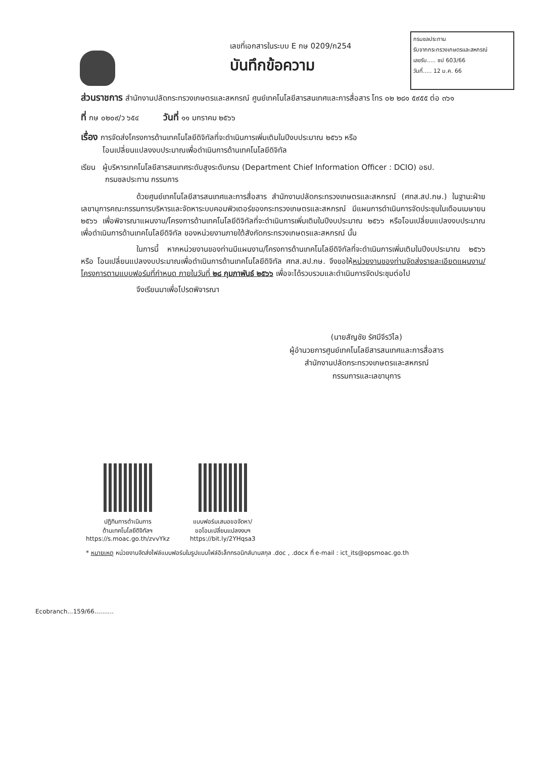กรมชลประทาน
รับจากกระทรวงเกษตรและสหกรณ์
เลขรับ..... ชป 603/66
วันที่..... 12 ม.ค. 66
เลขที่เอกสารในระบบ E กษ 0209/ก254
บันทึกข้อความ
ส่วนราชการ สำนักงานปลัดกระทรวงเกษตรและสหกรณ์ ศูนย์เทคโนโลยีสารสนเทศและการสื่อสาร โทร ๐๒ ๒๘๑ ๕๙๕๕ ต่อ ๓๖๑
ที่ กษ ๐๒๐๙/ว ๖๕๔ วันที่ ๑๑ มกราคม ๒๕๖๖
เรื่อง การจัดส่งโครงการด้านเทคโนโลยีดิจิทัลที่จะดำเนินการเพิ่มเติมในปีงบประมาณ ๒๕๖๖ หรือ
โอนเปลี่ยนแปลงงบประมาณเพื่อดำเนินการด้านเทคโนโลยีดิจิทัล
เรียน ผู้บริหารเทคโนโลยีสารสนเทศระดับสูงระดับกรม (Department Chief Information Officer : DCIO) อธป.
กรมชลประทาน กรรมการ
ด้วยศูนย์เทคโนโลยีสารสนเทศและการสื่อสาร สำนักงานปลัดกระทรวงเกษตรและสหกรณ์ (ศทส.สป.กษ.) ในฐานะฝ่ายเลขานุการคณะกรรมการบริหารและจัดหาระบบคอมพิวเตอร์ของกระทรวงเกษตรและสหกรณ์ มีแผนการดำเนินการจัดประชุมในเดือนเมษายน ๒๕๖๖ เพื่อพิจารณาแผนงาน/โครงการด้านเทคโนโลยีดิจิทัลที่จะดำเนินการเพิ่มเติมในปีงบประมาณ ๒๕๖๖ หรือโอนเปลี่ยนแปลงงบประมาณเพื่อดำเนินการด้านเทคโนโลยีดิจิทัล ของหน่วยงานภายใต้สังกัดกระทรวงเกษตรและสหกรณ์ นั้น
ในการนี้ หากหน่วยงานของท่านมีแผนงาน/โครงการด้านเทคโนโลยีดิจิทัลที่จะดำเนินการเพิ่มเติมในปีงบประมาณ ๒๕๖๖ หรือ โอนเปลี่ยนแปลงงบประมาณเพื่อดำเนินการด้านเทคโนโลยีดิจิทัล ศทส.สป.กษ. จึงขอให้หน่วยงานของท่านจัดส่งรายละเอียดแผนงาน/โครงการตามแบบฟอร์มที่กำหนด ภายในวันที่ ๒๘ กุมภาพันธ์ ๒๕๖๖ เพื่อจะได้รวบรวมและดำเนินการจัดประชุมต่อไป
จึงเรียนมาเพื่อโปรดพิจารณา
(นายสัญชัย รัศมีจีรวิไล)
ผู้อำนวยการศูนย์เทคโนโลยีสารสนเทศและการสื่อสาร
สำนักงานปลัดกระทรวงเกษตรและสหกรณ์
กรรมการและเลขานุการ
ปฏิทินการดำเนินการ
ด้านเทคโนโลยีดิจิทัลฯ
https://s.moac.go.th/zvvYkz
แบบฟอร์มเสนอขอจัดหา/
ขอโอนเปลี่ยนแปลงงบฯ
https://bit.ly/2YHqsa3
* หมายเหตุ หน่วยงานจัดส่งไฟล์แบบฟอร์มในรูปแบบไฟล์อิเล็กทรอนิกส์นามสกุล .doc , .docx ที่ e-mail : ict_its@opsmoac.go.th
Ecobranch...159/66..........